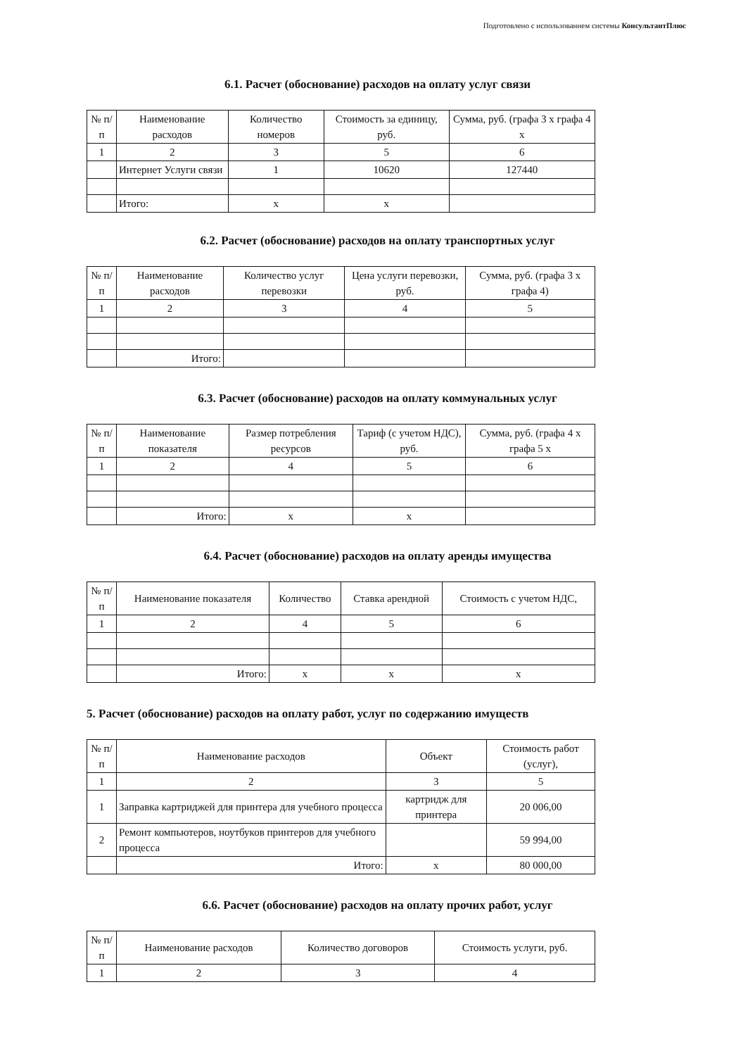Подготовлено с использованием системы КонсультантПлюс
6.1. Расчет (обоснование) расходов на оплату услуг связи
| № п/п | Наименование расходов | Количество номеров | Стоимость за единицу, руб. | Сумма, руб. (графа 3 x графа 4 x |
| --- | --- | --- | --- | --- |
| 1 | 2 | 3 | 5 | 6 |
| | Интернет Услуги связи | 1 | 10620 | 127440 |
| | Итого: | x | x | |
6.2. Расчет (обоснование) расходов на оплату транспортных услуг
| № п/п | Наименование расходов | Количество услуг перевозки | Цена услуги перевозки, руб. | Сумма, руб. (графа 3 x графа 4) |
| --- | --- | --- | --- | --- |
| 1 | 2 | 3 | 4 | 5 |
| | Итого: | | | |
6.3. Расчет (обоснование) расходов на оплату коммунальных услуг
| № п/п | Наименование показателя | Размер потребления ресурсов | Тариф (с учетом НДС), руб. | Сумма, руб. (графа 4 x графа 5 x |
| --- | --- | --- | --- | --- |
| 1 | 2 | 4 | 5 | 6 |
| | Итого: | x | x | |
6.4. Расчет (обоснование) расходов на оплату аренды имущества
| № п/п | Наименование показателя | Количество | Ставка арендной | Стоимость с учетом НДС, |
| --- | --- | --- | --- | --- |
| 1 | 2 | 4 | 5 | 6 |
| | Итого: | x | x | x |
5. Расчет (обоснование) расходов на оплату работ, услуг по содержанию имуществ
| № п/п | Наименование расходов | Объект | Стоимость работ (услуг), |
| --- | --- | --- | --- |
| 1 | 2 | 3 | 5 |
| 1 | Заправка картриджей для принтера для учебного процесса | картридж для принтера | 20 006,00 |
| 2 | Ремонт компьютеров, ноутбуков принтеров для учебного процесса | | 59 994,00 |
| | Итого: | x | 80 000,00 |
6.6. Расчет (обоснование) расходов на оплату прочих работ, услуг
| № п/п | Наименование расходов | Количество договоров | Стоимость услуги, руб. |
| --- | --- | --- | --- |
| 1 | 2 | 3 | 4 |